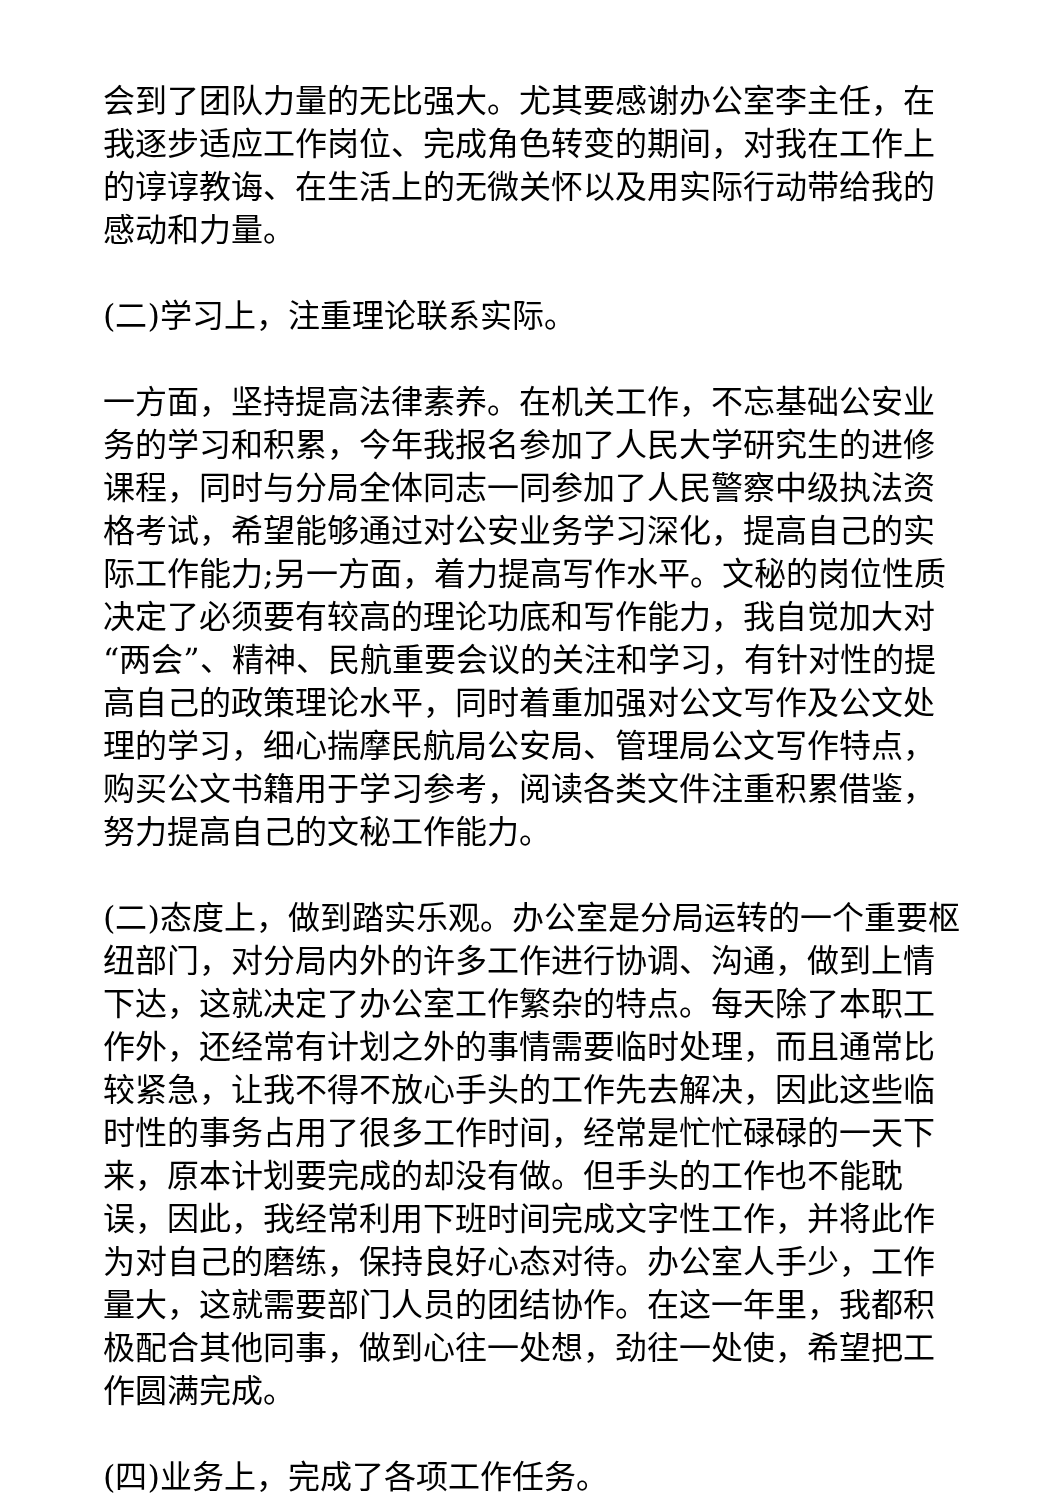会到了团队力量的无比强大。尤其要感谢办公室李主任，在我逐步适应工作岗位、完成角色转变的期间，对我在工作上的谆谆教诲、在生活上的无微关怀以及用实际行动带给我的感动和力量。
(二)学习上，注重理论联系实际。
一方面，坚持提高法律素养。在机关工作，不忘基础公安业务的学习和积累，今年我报名参加了人民大学研究生的进修课程，同时与分局全体同志一同参加了人民警察中级执法资格考试，希望能够通过对公安业务学习深化，提高自己的实际工作能力;另一方面，着力提高写作水平。文秘的岗位性质决定了必须要有较高的理论功底和写作能力，我自觉加大对“两会”、精神、民航重要会议的关注和学习，有针对性的提高自己的政策理论水平，同时着重加强对公文写作及公文处理的学习，细心揣摩民航局公安局、管理局公文写作特点，购买公文书籍用于学习参考，阅读各类文件注重积累借鉴，努力提高自己的文秘工作能力。
(二)态度上，做到踏实乐观。办公室是分局运转的一个重要枢纽部门，对分局内外的许多工作进行协调、沟通，做到上情下达，这就决定了办公室工作繁杂的特点。每天除了本职工作外，还经常有计划之外的事情需要临时处理，而且通常比较紧急，让我不得不放心手头的工作先去解决，因此这些临时性的事务占用了很多工作时间，经常是忙忙碌碌的一天下来，原本计划要完成的却没有做。但手头的工作也不能耽误，因此，我经常利用下班时间完成文字性工作，并将此作为对自己的磨练，保持良好心态对待。办公室人手少，工作量大，这就需要部门人员的团结协作。在这一年里，我都积极配合其他同事，做到心往一处想，劲往一处使，希望把工作圆满完成。
(四)业务上，完成了各项工作任务。